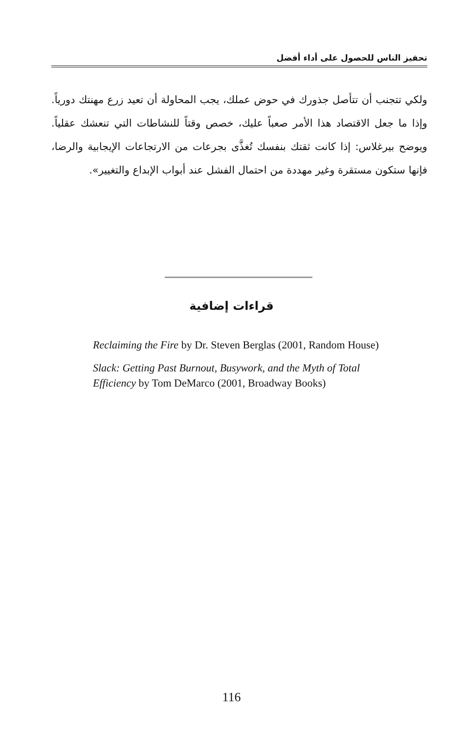تحفيز الناس للحصول على أداء أفضل
ولكي تتجنب أن تتأصل جذورك في حوض عملك، يجب المحاولة أن تعيد زرع مهنتك دورياً. وإذا ما جعل الاقتصاد هذا الأمر صعباً عليك، خصص وقتاً للنشاطات التي تنعشك عقلياً. ويوضح بيرغلاس: إذا كانت ثقتك بنفسك تُغذَّى بجرعات من الارتجاعات الإيجابية والرضا، فإنها ستكون مستقرة وغير مهددة من احتمال الفشل عند أبواب الإبداع والتغيير».
قراءات إضافية
Reclaiming the Fire by Dr. Steven Berglas (2001, Random House)
Slack: Getting Past Burnout, Busywork, and the Myth of Total Efficiency by Tom DeMarco (2001, Broadway Books)
116